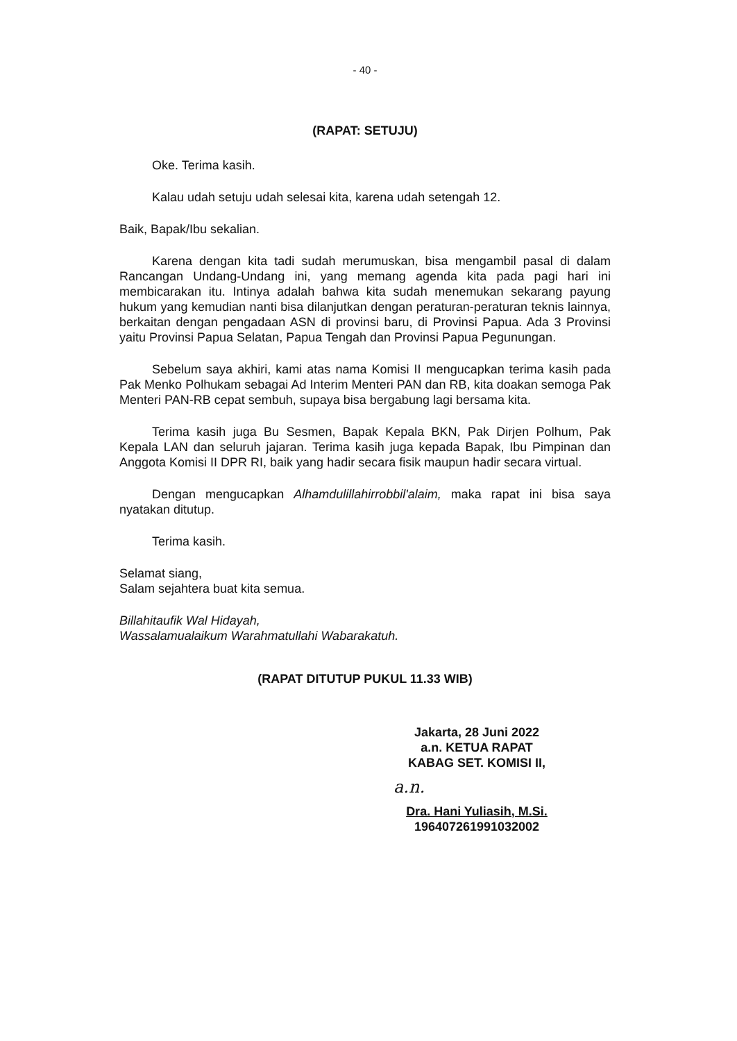- 40 -
(RAPAT: SETUJU)
Oke. Terima kasih.
Kalau udah setuju udah selesai kita, karena udah setengah 12.
Baik, Bapak/Ibu sekalian.
Karena dengan kita tadi sudah merumuskan, bisa mengambil pasal di dalam Rancangan Undang-Undang ini, yang memang agenda kita pada pagi hari ini membicarakan itu. Intinya adalah bahwa kita sudah menemukan sekarang payung hukum yang kemudian nanti bisa dilanjutkan dengan peraturan-peraturan teknis lainnya, berkaitan dengan pengadaan ASN di provinsi baru, di Provinsi Papua. Ada 3 Provinsi yaitu Provinsi Papua Selatan, Papua Tengah dan Provinsi Papua Pegunungan.
Sebelum saya akhiri, kami atas nama Komisi II mengucapkan terima kasih pada Pak Menko Polhukam sebagai Ad Interim Menteri PAN dan RB, kita doakan semoga Pak Menteri PAN-RB cepat sembuh, supaya bisa bergabung lagi bersama kita.
Terima kasih juga Bu Sesmen, Bapak Kepala BKN, Pak Dirjen Polhum, Pak Kepala LAN dan seluruh jajaran. Terima kasih juga kepada Bapak, Ibu Pimpinan dan Anggota Komisi II DPR RI, baik yang hadir secara fisik maupun hadir secara virtual.
Dengan mengucapkan Alhamdulillahirrobbil'alaim, maka rapat ini bisa saya nyatakan ditutup.
Terima kasih.
Selamat siang,
Salam sejahtera buat kita semua.
Billahitaufik Wal Hidayah,
Wassalamualaikum Warahmatullahi Wabarakatuh.
(RAPAT DITUTUP PUKUL 11.33 WIB)
Jakarta, 28 Juni 2022
a.n. KETUA RAPAT
KABAG SET. KOMISI II,
a.n.
Dra. Hani Yuliasih, M.Si.
196407261991032002